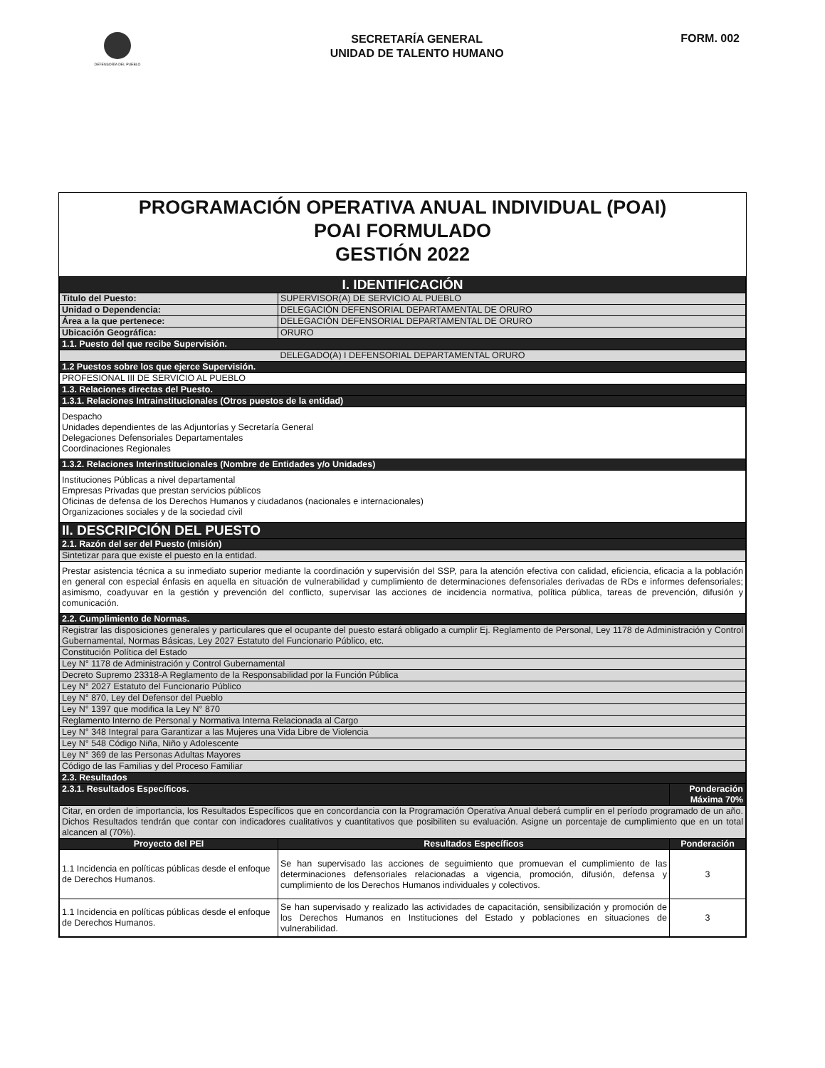DEFENSORÍA DEL PUEBLO
SECRETARÍA GENERAL
UNIDAD DE TALENTO HUMANO
FORM. 002
PROGRAMACIÓN OPERATIVA ANUAL INDIVIDUAL (POAI)
POAI FORMULADO
GESTIÓN 2022
| I. IDENTIFICACIÓN | | |
| Titulo del Puesto: | SUPERVISOR(A) DE SERVICIO AL PUEBLO | |
| Unidad o Dependencia: | DELEGACIÓN DEFENSORIAL DEPARTAMENTAL DE ORURO | |
| Área a la que pertenece: | DELEGACIÓN DEFENSORIAL DEPARTAMENTAL DE ORURO | |
| Ubicación Geográfica: | ORURO | |
| 1.1. Puesto del que recibe Supervisión. | | |
| DELEGADO(A) I DEFENSORIAL DEPARTAMENTAL ORURO | | |
| 1.2 Puestos sobre los que ejerce Supervisión. | | |
| PROFESIONAL III DE SERVICIO AL PUEBLO | | |
| 1.3. Relaciones directas del Puesto. | | |
| 1.3.1. Relaciones Intrainstitucionales (Otros puestos de la entidad) | | |
| Despacho Unidades dependientes de las Adjuntorías y Secretaría General Delegaciones Defensoriales Departamentales Coordinaciones Regionales | | |
| 1.3.2. Relaciones Interinstitucionales (Nombre de Entidades y/o Unidades) | | |
| Instituciones Públicas a nivel departamental Empresas Privadas que prestan servicios públicos Oficinas de defensa de los Derechos Humanos y ciudadanos (nacionales e internacionales) Organizaciones sociales y de la sociedad civil | | |
| II. DESCRIPCIÓN DEL PUESTO | | |
| 2.1. Razón del ser del Puesto (misión) | | |
| Sintetizar para que existe el puesto en la entidad. | | |
| Prestar asistencia técnica a su inmediato superior mediante la coordinación y supervisión del SSP, para la atención efectiva con calidad, eficiencia, eficacia a la población en general con especial énfasis en aquella en situación de vulnerabilidad y cumplimiento de determinaciones defensoriales derivadas de RDs e informes defensoriales; asimismo, coadyuvar en la gestión y prevención del conflicto, supervisar las acciones de incidencia normativa, política pública, tareas de prevención, difusión y comunicación. | | |
| 2.2. Cumplimiento de Normas. | | |
| Registrar las disposiciones generales y particulares que el ocupante del puesto estará obligado a cumplir Ej. Reglamento de Personal, Ley 1178 de Administración y Control Gubernamental, Normas Básicas, Ley 2027 Estatuto del Funcionario Público, etc. | | |
| Constitución Política del Estado | | |
| Ley N° 1178 de Administración y Control Gubernamental | | |
| Decreto Supremo 23318-A Reglamento de la Responsabilidad por la Función Pública | | |
| Ley N° 2027 Estatuto del Funcionario Público | | |
| Ley N° 870, Ley del Defensor del Pueblo | | |
| Ley N° 1397 que modifica la Ley N° 870 | | |
| Reglamento Interno de Personal y Normativa Interna Relacionada al Cargo | | |
| Ley N° 348 Integral para Garantizar a las Mujeres una Vida Libre de Violencia | | |
| Ley N° 548 Código Niña, Niño y Adolescente | | |
| Ley N° 369 de las Personas Adultas Mayores | | |
| Código de las Familias y del Proceso Familiar | | |
| 2.3. Resultados | | |
| 2.3.1. Resultados Específicos. | | Ponderación Máxima 70% |
| Citar, en orden de importancia, los Resultados Específicos que en concordancia con la Programación Operativa Anual deberá cumplir en el período programado de un año. Dichos Resultados tendrán que contar con indicadores cualitativos y cuantitativos que posibiliten su evaluación. Asigne un porcentaje de cumplimiento que en un total alcancen al (70%). | | |
| Proyecto del PEI | Resultados Específicos | Ponderación |
| 1.1 Incidencia en políticas públicas desde el enfoque de Derechos Humanos. | Se han supervisado las acciones de seguimiento que promuevan el cumplimiento de las determinaciones defensoriales relacionadas a vigencia, promoción, difusión, defensa y cumplimiento de los Derechos Humanos individuales y colectivos. | 3 |
| 1.1 Incidencia en políticas públicas desde el enfoque de Derechos Humanos. | Se han supervisado y realizado las actividades de capacitación, sensibilización y promoción de los Derechos Humanos en Instituciones del Estado y poblaciones en situaciones de vulnerabilidad. | 3 |